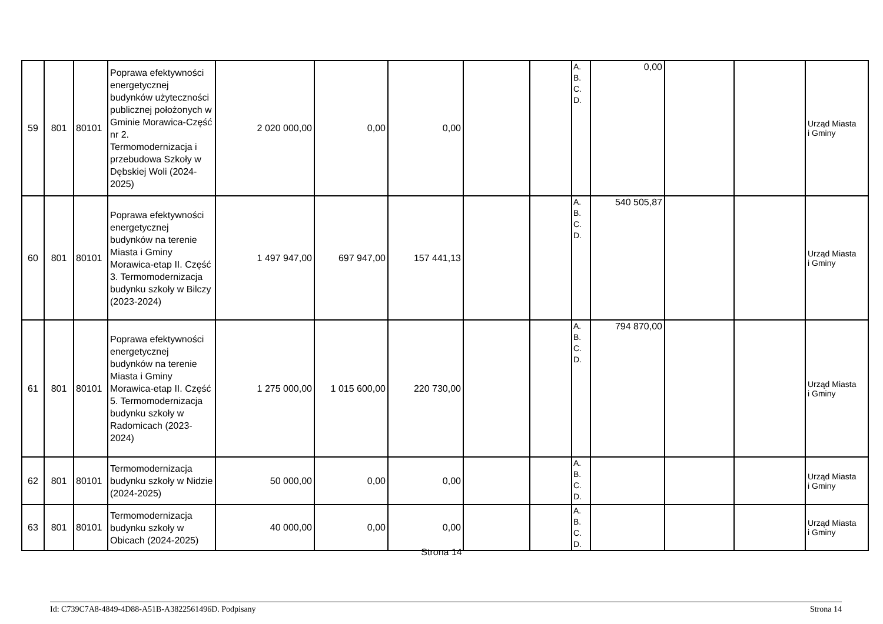| 59 | 801 | 80101 | Poprawa efektywności energetycznej budynków użyteczności publicznej położonych w Gminie Morawica-Część nr 2. Termomodernizacja i przebudowa Szkoły w Dębskiej Woli (2024-2025) | 2 020 000,00 | 0,00 | 0,00 | | | A. B. C. D. | 0,00 | | | Urząd Miasta i Gminy |
| 60 | 801 | 80101 | Poprawa efektywności energetycznej budynków na terenie Miasta i Gminy Morawica-etap II. Część 3. Termomodernizacja budynku szkoły w Bilczy (2023-2024) | 1 497 947,00 | 697 947,00 | 157 441,13 | | | A. B. C. D. | 540 505,87 | | | Urząd Miasta i Gminy |
| 61 | 801 | 80101 | Poprawa efektywności energetycznej budynków na terenie Miasta i Gminy Morawica-etap II. Część 5. Termomodernizacja budynku szkoły w Radomicach (2023-2024) | 1 275 000,00 | 1 015 600,00 | 220 730,00 | | | A. B. C. D. | 794 870,00 | | | Urząd Miasta i Gminy |
| 62 | 801 | 80101 | Termomodernizacja budynku szkoły w Nidzie (2024-2025) | 50 000,00 | 0,00 | 0,00 | | | A. B. C. D. | | | | Urząd Miasta i Gminy |
| 63 | 801 | 80101 | Termomodernizacja budynku szkoły w Obicach (2024-2025) | 40 000,00 | 0,00 | 0,00 | | | A. B. C. D. | | | | Urząd Miasta i Gminy |
Strona 14
Id: C739C7A8-4849-4D88-A51B-A3822561496D. Podpisany Strona 14